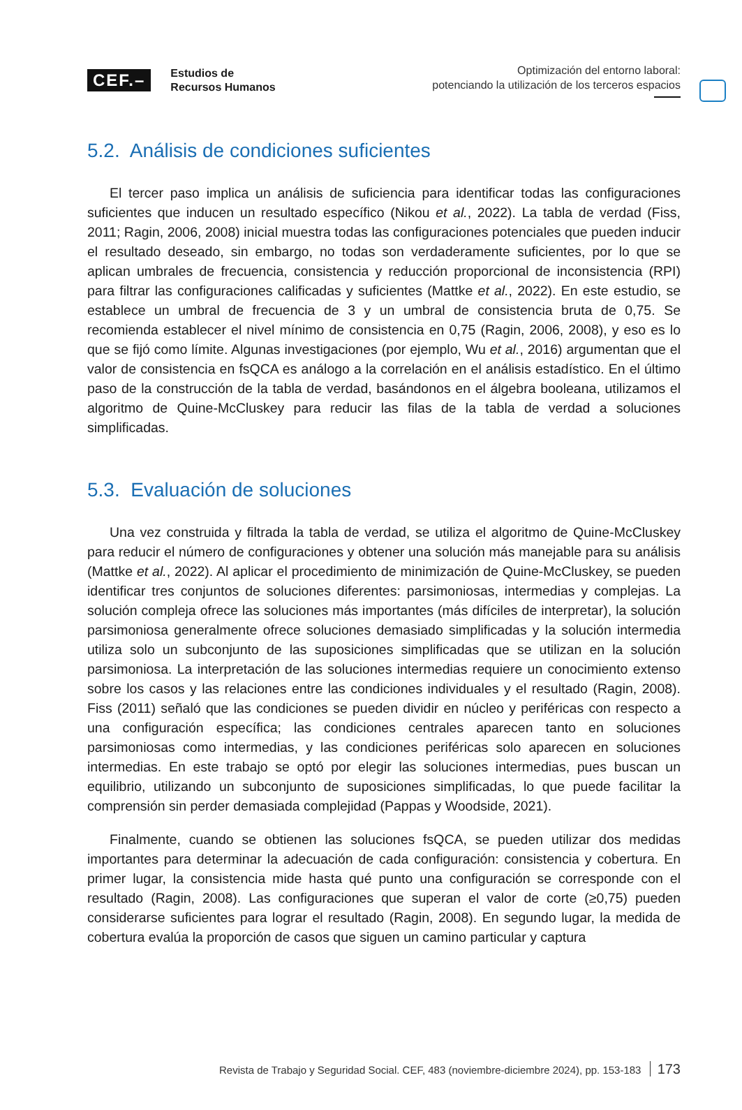CEF.–
Estudios de
Recursos Humanos
Optimización del entorno laboral:
potenciando la utilización de los terceros espacios
5.2. Análisis de condiciones suficientes
El tercer paso implica un análisis de suficiencia para identificar todas las configuraciones suficientes que inducen un resultado específico (Nikou et al., 2022). La tabla de verdad (Fiss, 2011; Ragin, 2006, 2008) inicial muestra todas las configuraciones potenciales que pueden inducir el resultado deseado, sin embargo, no todas son verdaderamente suficientes, por lo que se aplican umbrales de frecuencia, consistencia y reducción proporcional de inconsistencia (RPI) para filtrar las configuraciones calificadas y suficientes (Mattke et al., 2022). En este estudio, se establece un umbral de frecuencia de 3 y un umbral de consistencia bruta de 0,75. Se recomienda establecer el nivel mínimo de consistencia en 0,75 (Ragin, 2006, 2008), y eso es lo que se fijó como límite. Algunas investigaciones (por ejemplo, Wu et al., 2016) argumentan que el valor de consistencia en fsQCA es análogo a la correlación en el análisis estadístico. En el último paso de la construcción de la tabla de verdad, basándonos en el álgebra booleana, utilizamos el algoritmo de Quine-McCluskey para reducir las filas de la tabla de verdad a soluciones simplificadas.
5.3. Evaluación de soluciones
Una vez construida y filtrada la tabla de verdad, se utiliza el algoritmo de Quine-McCluskey para reducir el número de configuraciones y obtener una solución más manejable para su análisis (Mattke et al., 2022). Al aplicar el procedimiento de minimización de Quine-McCluskey, se pueden identificar tres conjuntos de soluciones diferentes: parsimoniosas, intermedias y complejas. La solución compleja ofrece las soluciones más importantes (más difíciles de interpretar), la solución parsimoniosa generalmente ofrece soluciones demasiado simplificadas y la solución intermedia utiliza solo un subconjunto de las suposiciones simplificadas que se utilizan en la solución parsimoniosa. La interpretación de las soluciones intermedias requiere un conocimiento extenso sobre los casos y las relaciones entre las condiciones individuales y el resultado (Ragin, 2008). Fiss (2011) señaló que las condiciones se pueden dividir en núcleo y periféricas con respecto a una configuración específica; las condiciones centrales aparecen tanto en soluciones parsimoniosas como intermedias, y las condiciones periféricas solo aparecen en soluciones intermedias. En este trabajo se optó por elegir las soluciones intermedias, pues buscan un equilibrio, utilizando un subconjunto de suposiciones simplificadas, lo que puede facilitar la comprensión sin perder demasiada complejidad (Pappas y Woodside, 2021).
Finalmente, cuando se obtienen las soluciones fsQCA, se pueden utilizar dos medidas importantes para determinar la adecuación de cada configuración: consistencia y cobertura. En primer lugar, la consistencia mide hasta qué punto una configuración se corresponde con el resultado (Ragin, 2008). Las configuraciones que superan el valor de corte (≥0,75) pueden considerarse suficientes para lograr el resultado (Ragin, 2008). En segundo lugar, la medida de cobertura evalúa la proporción de casos que siguen un camino particular y captura
Revista de Trabajo y Seguridad Social. CEF, 483 (noviembre-diciembre 2024), pp. 153-183 173